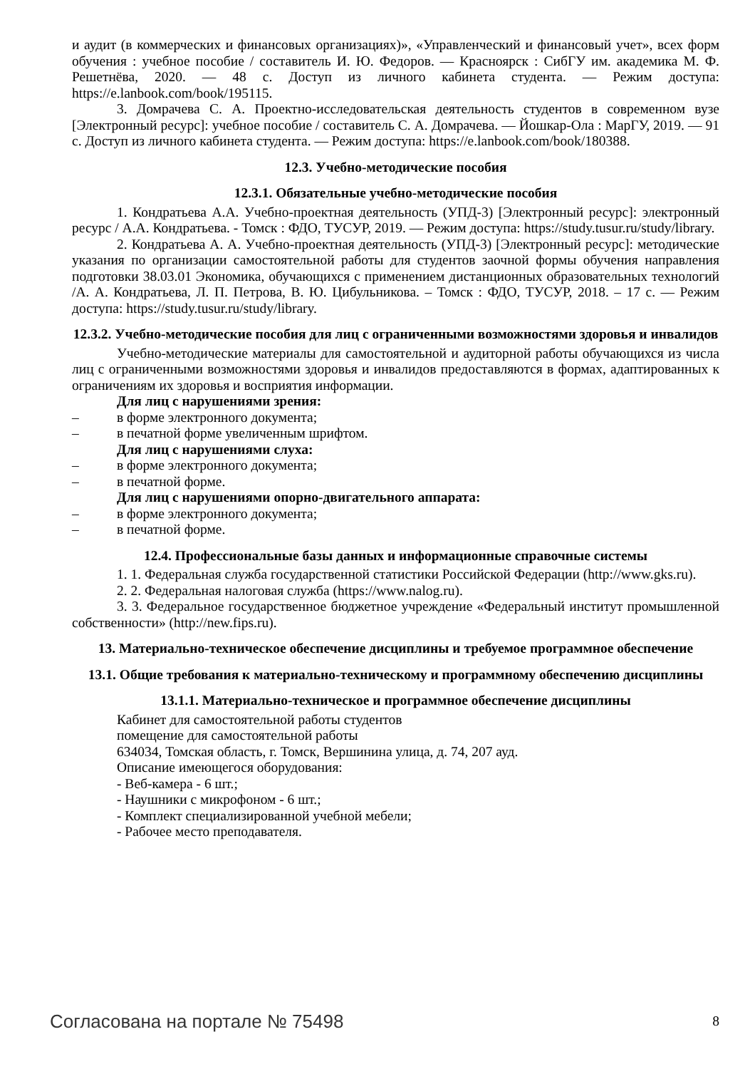и аудит (в коммерческих и финансовых организациях)», «Управленческий и финансовый учет», всех форм обучения : учебное пособие / составитель И. Ю. Федоров. — Красноярск : СибГУ им. академика М. Ф. Решетнёва, 2020. — 48 с. Доступ из личного кабинета студента. — Режим доступа: https://e.lanbook.com/book/195115.
3. Домрачева С. А. Проектно-исследовательская деятельность студентов в современном вузе [Электронный ресурс]: учебное пособие / составитель С. А. Домрачева. — Йошкар-Ола : МарГУ, 2019. — 91 с. Доступ из личного кабинета студента. — Режим доступа: https://e.lanbook.com/book/180388.
12.3. Учебно-методические пособия
12.3.1. Обязательные учебно-методические пособия
1. Кондратьева А.А. Учебно-проектная деятельность (УПД-3) [Электронный ресурс]: электронный ресурс / А.А. Кондратьева. - Томск : ФДО, ТУСУР, 2019. — Режим доступа: https://study.tusur.ru/study/library.
2. Кондратьева А. А. Учебно-проектная деятельность (УПД-3) [Электронный ресурс]: методические указания по организации самостоятельной работы для студентов заочной формы обучения направления подготовки 38.03.01 Экономика, обучающихся с применением дистанционных образовательных технологий /А. А. Кондратьева, Л. П. Петрова, В. Ю. Цибульникова. – Томск : ФДО, ТУСУР, 2018. – 17 с. — Режим доступа: https://study.tusur.ru/study/library.
12.3.2. Учебно-методические пособия для лиц с ограниченными возможностями здоровья и инвалидов
Учебно-методические материалы для самостоятельной и аудиторной работы обучающихся из числа лиц с ограниченными возможностями здоровья и инвалидов предоставляются в формах, адаптированных к ограничениям их здоровья и восприятия информации.
Для лиц с нарушениями зрения:
– в форме электронного документа;
– в печатной форме увеличенным шрифтом.
Для лиц с нарушениями слуха:
– в форме электронного документа;
– в печатной форме.
Для лиц с нарушениями опорно-двигательного аппарата:
– в форме электронного документа;
– в печатной форме.
12.4. Профессиональные базы данных и информационные справочные системы
1. 1. Федеральная служба государственной статистики Российской Федерации (http://www.gks.ru).
2. 2. Федеральная налоговая служба (https://www.nalog.ru).
3. 3. Федеральное государственное бюджетное учреждение «Федеральный институт промышленной собственности» (http://new.fips.ru).
13. Материально-техническое обеспечение дисциплины и требуемое программное обеспечение
13.1. Общие требования к материально-техническому и программному обеспечению дисциплины
13.1.1. Материально-техническое и программное обеспечение дисциплины
Кабинет для самостоятельной работы студентов
помещение для самостоятельной работы
634034, Томская область, г. Томск, Вершинина улица, д. 74, 207 ауд.
Описание имеющегося оборудования:
- Веб-камера - 6 шт.;
- Наушники с микрофоном - 6 шт.;
- Комплект специализированной учебной мебели;
- Рабочее место преподавателя.
Согласована на портале № 75498 8